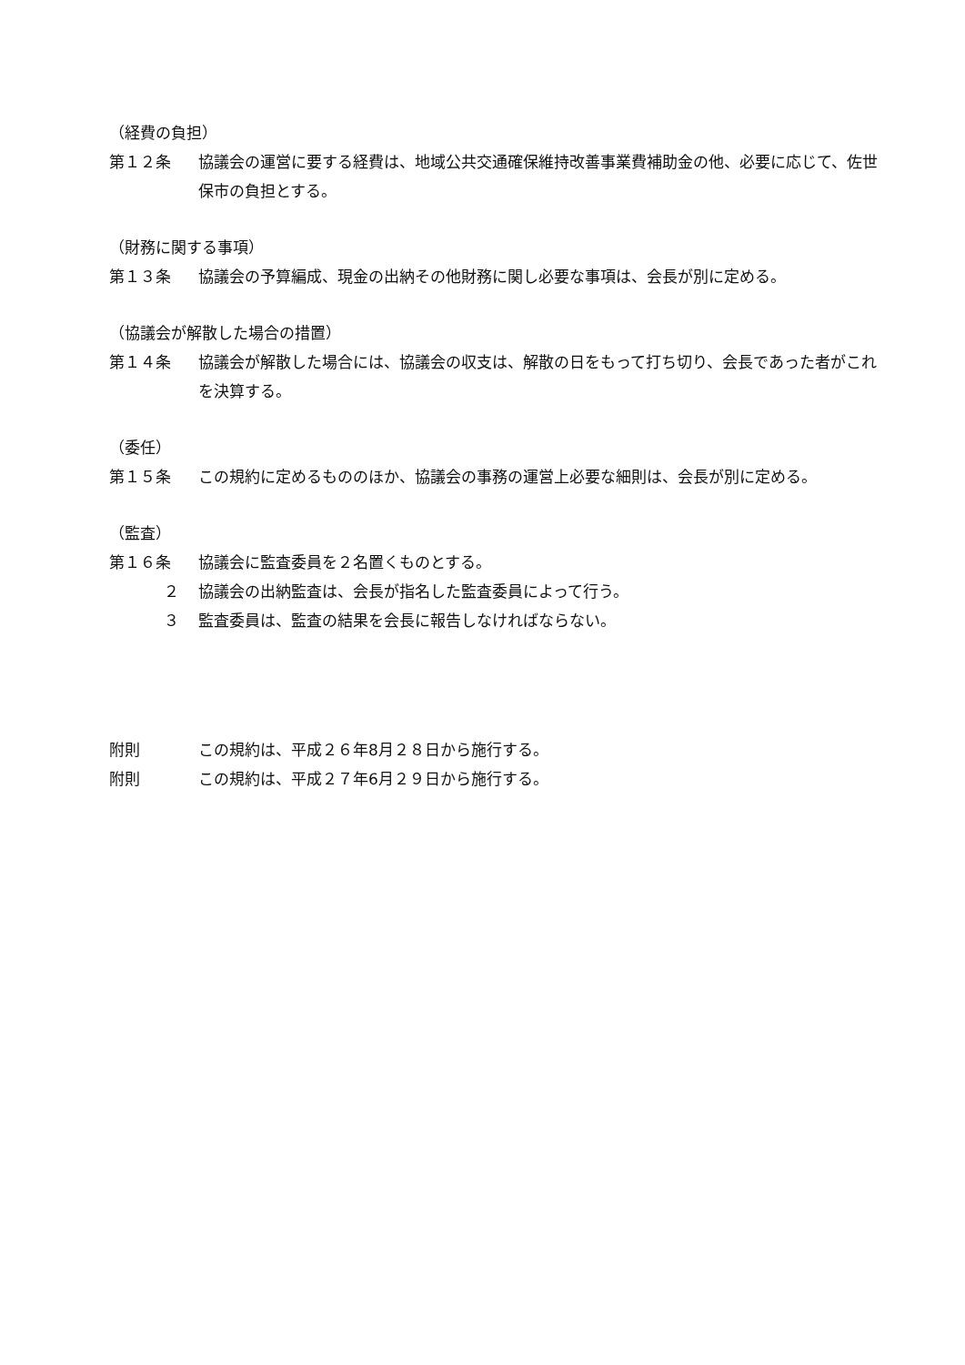（経費の負担）
第１２条 協議会の運営に要する経費は、地域公共交通確保維持改善事業費補助金の他、必要に応じて、佐世保市の負担とする。
（財務に関する事項）
第１３条 協議会の予算編成、現金の出納その他財務に関し必要な事項は、会長が別に定める。
（協議会が解散した場合の措置）
第１４条 協議会が解散した場合には、協議会の収支は、解散の日をもって打ち切り、会長であった者がこれを決算する。
（委任）
第１５条 この規約に定めるもののほか、協議会の事務の運営上必要な細則は、会長が別に定める。
（監査）
第１６条 協議会に監査委員を２名置くものとする。
２ 協議会の出納監査は、会長が指名した監査委員によって行う。
３ 監査委員は、監査の結果を会長に報告しなければならない。
附則 この規約は、平成２６年8月２８日から施行する。
附則 この規約は、平成２７年6月２９日から施行する。